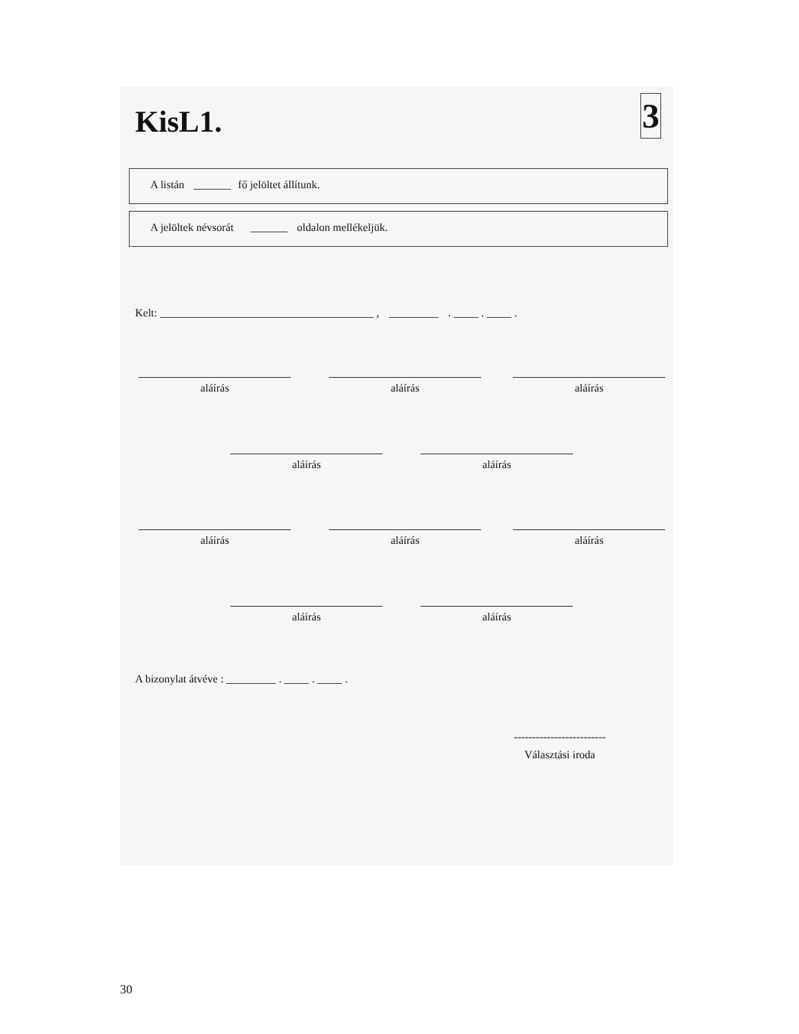KisL1.
3
A listán fő jelöltet állítunk.
A jelöltek névsorát oldalon mellékeljük.
Kelt: , . . .
aláírás aláírás aláírás
aláírás aláírás
aláírás aláírás aláírás
aláírás aláírás
A bizonylat átvéve : . . .
-------------------------
Választási iroda
30